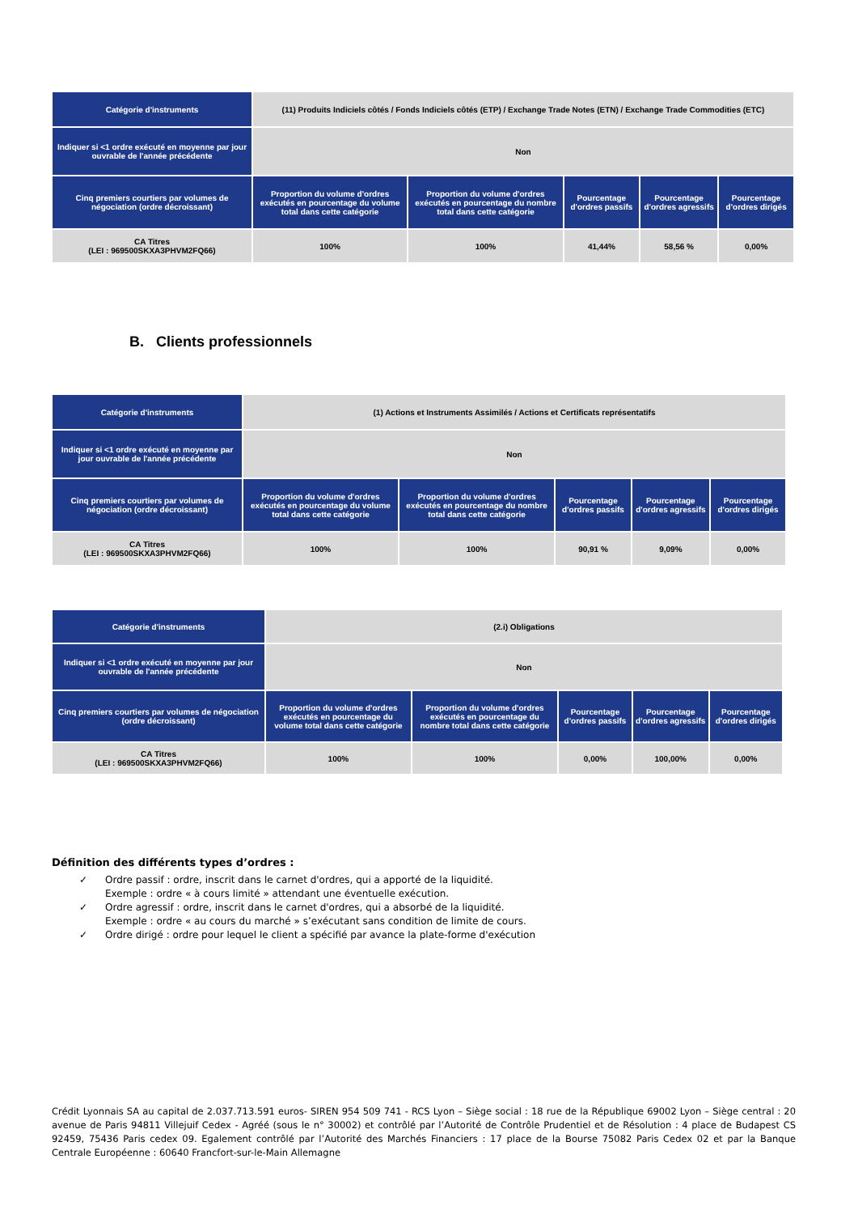| Catégorie d'instruments | (11) Produits Indiciels côtés / Fonds Indiciels côtés (ETP) / Exchange Trade Notes (ETN) / Exchange Trade Commodities (ETC) | | | | |
| Indiquer si <1 ordre exécuté en moyenne par jour ouvrable de l'année précédente | Non | | | | |
| Cinq premiers courtiers par volumes de négociation (ordre décroissant) | Proportion du volume d'ordres exécutés en pourcentage du volume total dans cette catégorie | Proportion du volume d'ordres exécutés en pourcentage du nombre total dans cette catégorie | Pourcentage d'ordres passifs | Pourcentage d'ordres agressifs | Pourcentage d'ordres dirigés |
| CA Titres (LEI : 969500SKXA3PHVM2FQ66) | 100% | 100% | 41,44% | 58,56 % | 0,00% |
B. Clients professionnels
| Catégorie d'instruments | (1) Actions et Instruments Assimilés / Actions et Certificats représentatifs | | | | |
| Indiquer si <1 ordre exécuté en moyenne par jour ouvrable de l'année précédente | Non | | | | |
| Cinq premiers courtiers par volumes de négociation (ordre décroissant) | Proportion du volume d'ordres exécutés en pourcentage du volume total dans cette catégorie | Proportion du volume d'ordres exécutés en pourcentage du nombre total dans cette catégorie | Pourcentage d'ordres passifs | Pourcentage d'ordres agressifs | Pourcentage d'ordres dirigés |
| CA Titres (LEI : 969500SKXA3PHVM2FQ66) | 100% | 100% | 90,91 % | 9,09% | 0,00% |
| Catégorie d'instruments | (2.i) Obligations | | | | |
| Indiquer si <1 ordre exécuté en moyenne par jour ouvrable de l'année précédente | Non | | | | |
| Cinq premiers courtiers par volumes de négociation (ordre décroissant) | Proportion du volume d'ordres exécutés en pourcentage du volume total dans cette catégorie | Proportion du volume d'ordres exécutés en pourcentage du nombre total dans cette catégorie | Pourcentage d'ordres passifs | Pourcentage d'ordres agressifs | Pourcentage d'ordres dirigés |
| CA Titres (LEI : 969500SKXA3PHVM2FQ66) | 100% | 100% | 0,00% | 100,00% | 0,00% |
Définition des différents types d’ordres :
✓ Ordre passif : ordre, inscrit dans le carnet d'ordres, qui a apporté de la liquidité.
Exemple : ordre « à cours limité » attendant une éventuelle exécution.
✓ Ordre agressif : ordre, inscrit dans le carnet d'ordres, qui a absorbé de la liquidité.
Exemple : ordre « au cours du marché » s’exécutant sans condition de limite de cours.
✓ Ordre dirigé : ordre pour lequel le client a spécifié par avance la plate-forme d'exécution
Crédit Lyonnais SA au capital de 2.037.713.591 euros- SIREN 954 509 741 - RCS Lyon – Siège social : 18 rue de la République 69002 Lyon – Siège central : 20 avenue de Paris 94811 Villejuif Cedex - Agréé (sous le n° 30002) et contrôlé par l’Autorité de Contrôle Prudentiel et de Résolution : 4 place de Budapest CS 92459, 75436 Paris cedex 09. Egalement contrôlé par l’Autorité des Marchés Financiers : 17 place de la Bourse 75082 Paris Cedex 02 et par la Banque Centrale Européenne : 60640 Francfort-sur-le-Main Allemagne